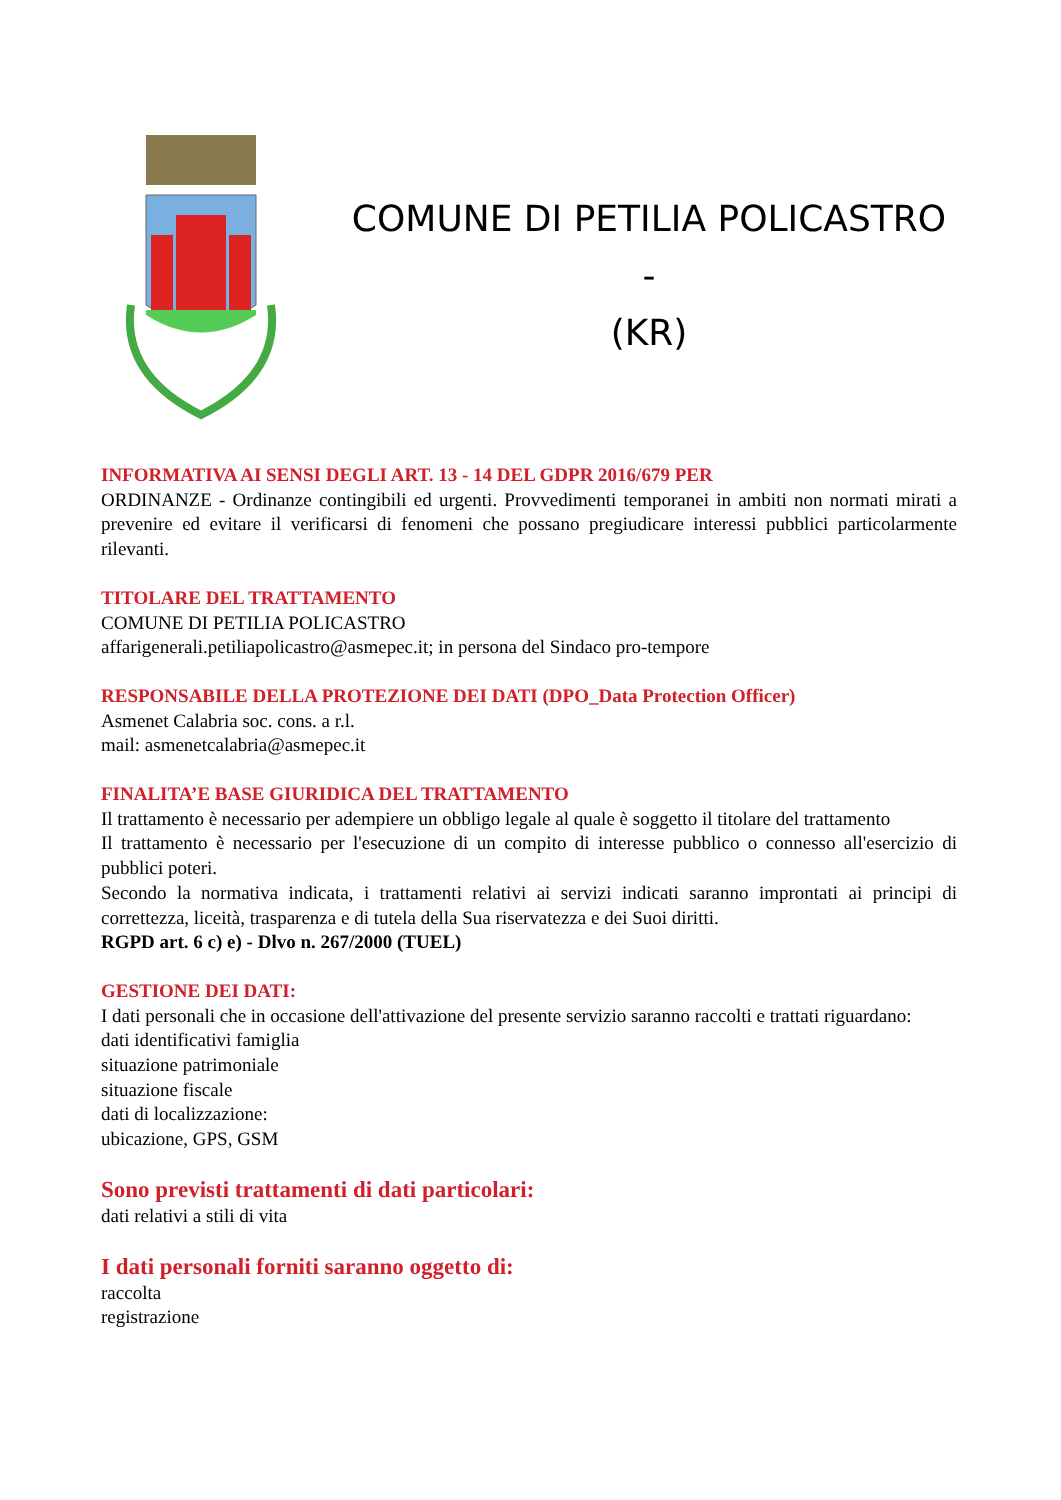COMUNE DI PETILIA POLICASTRO -
(KR)
INFORMATIVA AI SENSI DEGLI ART. 13 - 14 DEL GDPR 2016/679 PER
ORDINANZE - Ordinanze contingibili ed urgenti. Provvedimenti temporanei in ambiti non normati mirati a prevenire ed evitare il verificarsi di fenomeni che possano pregiudicare interessi pubblici particolarmente rilevanti.
TITOLARE DEL TRATTAMENTO
COMUNE DI PETILIA POLICASTRO
affarigenerali.petiliapolicastro@asmepec.it; in persona del Sindaco pro-tempore
RESPONSABILE DELLA PROTEZIONE DEI DATI (DPO_Data Protection Officer)
Asmenet Calabria soc. cons. a r.l.
mail: asmenetcalabria@asmepec.it
FINALITA’E BASE GIURIDICA DEL TRATTAMENTO
Il trattamento è necessario per adempiere un obbligo legale al quale è soggetto il titolare del trattamento
Il trattamento è necessario per l'esecuzione di un compito di interesse pubblico o connesso all'esercizio di pubblici poteri.
Secondo la normativa indicata, i trattamenti relativi ai servizi indicati saranno improntati ai principi di correttezza, liceità, trasparenza e di tutela della Sua riservatezza e dei Suoi diritti.
RGPD art. 6 c) e) - Dlvo n. 267/2000 (TUEL)
GESTIONE DEI DATI:
I dati personali che in occasione dell'attivazione del presente servizio saranno raccolti e trattati riguardano:
dati identificativi famiglia
situazione patrimoniale
situazione fiscale
dati di localizzazione:
ubicazione, GPS, GSM
Sono previsti trattamenti di dati particolari:
dati relativi a stili di vita
I dati personali forniti saranno oggetto di:
raccolta
registrazione